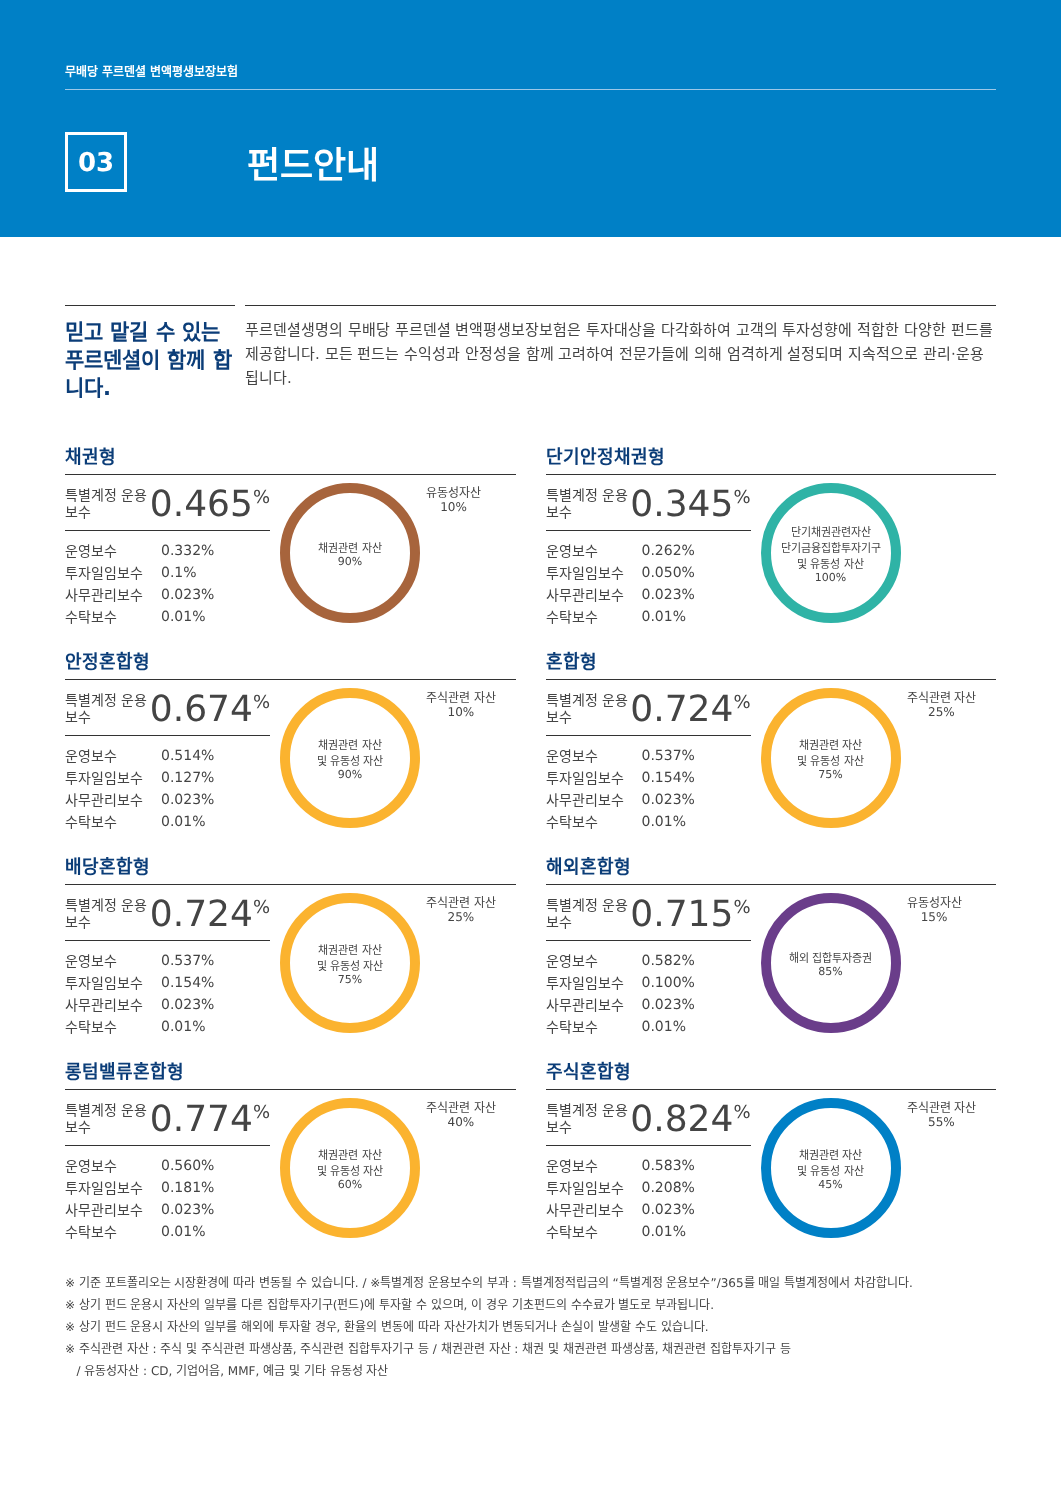무배당 푸르덴셜 변액평생보장보험
03
펀드안내
믿고 맡길 수 있는 푸르덴셜이 함께 합니다.
푸르덴셜생명의 무배당 푸르덴셜 변액평생보장보험은 투자대상을 다각화하여 고객의 투자성향에 적합한 다양한 펀드를 제공합니다. 모든 펀드는 수익성과 안정성을 함께 고려하여 전문가들에 의해 엄격하게 설정되며 지속적으로 관리·운용됩니다.
채권형
특별계정 운용보수 0.465<sup>%</sup>
| 운영보수 | 0.332% |
| 투자일임보수 | 0.1% |
| 사무관리보수 | 0.023% |
| 수탁보수 | 0.01% |
채권관련 자산
90%
유동성자산
10%
단기안정채권형
특별계정 운용보수 0.345<sup>%</sup>
| 운영보수 | 0.262% |
| 투자일임보수 | 0.050% |
| 사무관리보수 | 0.023% |
| 수탁보수 | 0.01% |
단기채권관련자산
단기금융집합투자기구
및 유동성 자산
100%
안정혼합형
특별계정 운용보수 0.674<sup>%</sup>
| 운영보수 | 0.514% |
| 투자일임보수 | 0.127% |
| 사무관리보수 | 0.023% |
| 수탁보수 | 0.01% |
채권관련 자산
및 유동성 자산
90%
주식관련 자산
10%
혼합형
특별계정 운용보수 0.724<sup>%</sup>
| 운영보수 | 0.537% |
| 투자일임보수 | 0.154% |
| 사무관리보수 | 0.023% |
| 수탁보수 | 0.01% |
채권관련 자산
및 유동성 자산
75%
주식관련 자산
25%
배당혼합형
특별계정 운용보수 0.724<sup>%</sup>
| 운영보수 | 0.537% |
| 투자일임보수 | 0.154% |
| 사무관리보수 | 0.023% |
| 수탁보수 | 0.01% |
채권관련 자산
및 유동성 자산
75%
주식관련 자산
25%
해외혼합형
특별계정 운용보수 0.715<sup>%</sup>
| 운영보수 | 0.582% |
| 투자일임보수 | 0.100% |
| 사무관리보수 | 0.023% |
| 수탁보수 | 0.01% |
해외 집합투자증권
85%
유동성자산
15%
롱텀밸류혼합형
특별계정 운용보수 0.774<sup>%</sup>
| 운영보수 | 0.560% |
| 투자일임보수 | 0.181% |
| 사무관리보수 | 0.023% |
| 수탁보수 | 0.01% |
채권관련 자산
및 유동성 자산
60%
주식관련 자산
40%
주식혼합형
특별계정 운용보수 0.824<sup>%</sup>
| 운영보수 | 0.583% |
| 투자일임보수 | 0.208% |
| 사무관리보수 | 0.023% |
| 수탁보수 | 0.01% |
채권관련 자산
및 유동성 자산
45%
주식관련 자산
55%
※ 기준 포트폴리오는 시장환경에 따라 변동될 수 있습니다. / ※특별계정 운용보수의 부과 : 특별계정적립금의 “특별계정 운용보수”/365를 매일 특별계정에서 차감합니다.
※ 상기 펀드 운용시 자산의 일부를 다른 집합투자기구(펀드)에 투자할 수 있으며, 이 경우 기초펀드의 수수료가 별도로 부과됩니다.
※ 상기 펀드 운용시 자산의 일부를 해외에 투자할 경우, 환율의 변동에 따라 자산가치가 변동되거나 손실이 발생할 수도 있습니다.
※ 주식관련 자산 : 주식 및 주식관련 파생상품, 주식관련 집합투자기구 등 / 채권관련 자산 : 채권 및 채권관련 파생상품, 채권관련 집합투자기구 등
/ 유동성자산 : CD, 기업어음, MMF, 예금 및 기타 유동성 자산